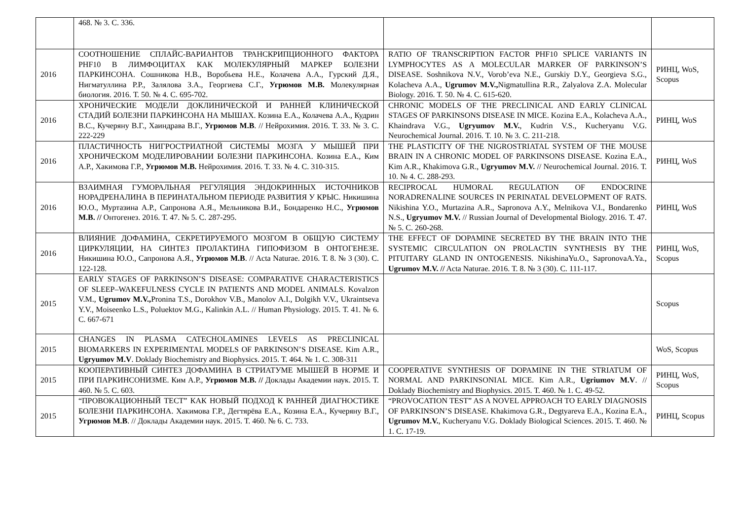| | 468. № 3. С. 336. | | |
| 2016 | СООТНОШЕНИЕ СПЛАЙС-ВАРИАНТОВ ТРАНСКРИПЦИОННОГО ФАКТОРА PHF10 В ЛИМФОЦИТАХ КАК МОЛЕКУЛЯРНЫЙ МАРКЕР БОЛЕЗНИ ПАРКИНСОНА. Сошникова Н.В., Воробьева Н.Е., Колачева А.А., Гурский Д.Я., Нигматуллина Р.Р., Залялова З.А., Георгиева С.Г., Угрюмов М.В. Молекулярная биология. 2016. Т. 50. № 4. С. 695-702. | RATIO OF TRANSCRIPTION FACTOR PHF10 SPLICE VARIANTS IN LYMPHOCYTES AS A MOLECULAR MARKER OF PARKINSON’S DISEASE. Soshnikova N.V., Vorob’eva N.E., Gurskiy D.Y., Georgieva S.G., Kolacheva A.A., Ugrumov M.V., Nigmatullina R.R., Zalyalova Z.A. Molecular Biology. 2016. Т. 50. № 4. С. 615-620. | РИНЦ, WoS, Scopus |
| 2016 | ХРОНИЧЕСКИЕ МОДЕЛИ ДОКЛИНИЧЕСКОЙ И РАННЕЙ КЛИНИЧЕСКОЙ СТАДИЙ БОЛЕЗНИ ПАРКИНСОНА НА МЫШАХ. Козина Е.А., Колачева А.А., Кудрин В.С., Кучеряну В.Г., Хаиндрава В.Г., Угрюмов М.В . // Нейрохимия. 2016. Т. 33. № 3. С. 222-229 | CHRONIC MODELS OF THE PRECLINICAL AND EARLY CLINICAL STAGES OF PARKINSONS DISEASE IN MICE. Kozina E.A., Kolacheva A.A., Khaindrava V.G., Ugryumov M.V. , Kudrin V.S., Kucheryanu V.G. Neurochemical Journal. 2016. Т. 10. № 3. С. 211-218. | РИНЦ, WoS |
| 2016 | ПЛАСТИЧНОСТЬ НИГРОСТРИАТНОЙ СИСТЕМЫ МОЗГА У МЫШЕЙ ПРИ ХРОНИЧЕСКОМ МОДЕЛИРОВАНИИ БОЛЕЗНИ ПАРКИНСОНА. Козина Е.А., Ким А.Р., Хакимова Г.Р., Угрюмов М.В. Нейрохимия. 2016. Т. 33. № 4. С. 310-315. | THE PLASTICITY OF THE NIGROSTRIATAL SYSTEM OF THE MOUSE BRAIN IN A CHRONIC MODEL OF PARKINSONS DISEASE. Kozina E.A., Kim A.R., Khakimova G.R., Ugryumov M.V. // Neurochemical Journal. 2016. Т. 10. № 4. С. 288-293. | РИНЦ, WoS |
| 2016 | ВЗАИМНАЯ ГУМОРАЛЬНАЯ РЕГУЛЯЦИЯ ЭНДОКРИННЫХ ИСТОЧНИКОВ НОРАДРЕНАЛИНА В ПЕРИНАТАЛЬНОМ ПЕРИОДЕ РАЗВИТИЯ У КРЫС. Никишина Ю.О., Муртазина А.Р., Сапронова А.Я., Мельникова В.И., Бондаренко Н.С., Угрюмов М.В. // Онтогенез. 2016. Т. 47. № 5. С. 287-295. | RECIPROCAL HUMORAL REGULATION OF ENDOCRINE NORADRENALINE SOURCES IN PERINATAL DEVELOPMENT OF RATS. Nikishina Y.O., Murtazina A.R., Sapronova A.Y., Melnikova V.I., Bondarenko N.S., Ugryumov M.V. // Russian Journal of Developmental Biology. 2016. Т. 47. № 5. С. 260-268. | РИНЦ, WoS |
| 2016 | ВЛИЯНИЕ ДОФАМИНА, СЕКРЕТИРУЕМОГО МОЗГОМ В ОБЩУЮ СИСТЕМУ ЦИРКУЛЯЦИИ, НА СИНТЕЗ ПРОЛАКТИНА ГИПОФИЗОМ В ОНТОГЕНЕЗЕ. Никишина Ю.О., Сапронова А.Я., Угрюмов М.В . // Acta Naturae. 2016. Т. 8. № 3 (30). С. 122-128. | THE EFFECT OF DOPAMINE SECRETED BY THE BRAIN INTO THE SYSTEMIC CIRCULATION ON PROLACTIN SYNTHESIS BY THE PITUITARY GLAND IN ONTOGENESIS. NikishinaYu.O., SapronovaA.Ya., Ugrumov M.V. // Acta Naturae. 2016. Т. 8. № 3 (30). С. 111-117. | РИНЦ, WoS, Scopus |
| 2015 | EARLY STAGES OF PARKINSON’S DISEASE: COMPARATIVE CHARACTERISTICS OF SLEEP–WAKEFULNESS CYCLE IN PATIENTS AND MODEL ANIMALS. Kovalzon V.M., Ugrumov M.V., Pronina T.S., Dorokhov V.B., Manolov A.I., Dolgikh V.V., Ukraintseva Y.V., Moiseenko L.S., Poluektov M.G., Kalinkin A.L. // Human Physiology. 2015. Т. 41. № 6. С. 667-671 | | Scopus |
| 2015 | CHANGES IN PLASMA CATECHOLAMINES LEVELS AS PRECLINICAL BIOMARKERS IN EXPERIMENTAL MODELS OF PARKINSON’S DISEASE. Kim A.R., Ugryumov M.V . Doklady Biochemistry and Biophysics. 2015. Т. 464. № 1. С. 308-311 | | WoS, Scopus |
| 2015 | КООПЕРАТИВНЫЙ СИНТЕЗ ДОФАМИНА В СТРИАТУМЕ МЫШЕЙ В НОРМЕ И ПРИ ПАРКИНСОНИЗМЕ. Ким А.Р., Угрюмов М.В. // Доклады Академии наук. 2015. Т. 460. № 5. С. 603. | COOPERATIVE SYNTHESIS OF DOPAMINE IN THE STRIATUM OF NORMAL AND PARKINSONIAL MICE. Kim A.R., Ugriumov M.V . // Doklady Biochemistry and Biophysics. 2015. Т. 460. № 1. С. 49-52. | РИНЦ, WoS, Scopus |
| 2015 | “ПРОВОКАЦИОННЫЙ ТЕСТ” КАК НОВЫЙ ПОДХОД К РАННЕЙ ДИАГНОСТИКЕ БОЛЕЗНИ ПАРКИНСОНА. Хакимова Г.Р., Дегтярёва Е.А., Козина Е.А., Кучеряну В.Г., Угрюмов М.В . // Доклады Академии наук. 2015. Т. 460. № 6. С. 733. | “PROVOCATION TEST” AS A NOVEL APPROACH TO EARLY DIAGNOSIS OF PARKINSON’S DISEASE. Khakimova G.R., Degtyareva E.A., Kozina E.A., Ugrumov M.V. , Kucheryanu V.G. Doklady Biological Sciences. 2015. Т. 460. № 1. С. 17-19. | РИНЦ, Scopus |